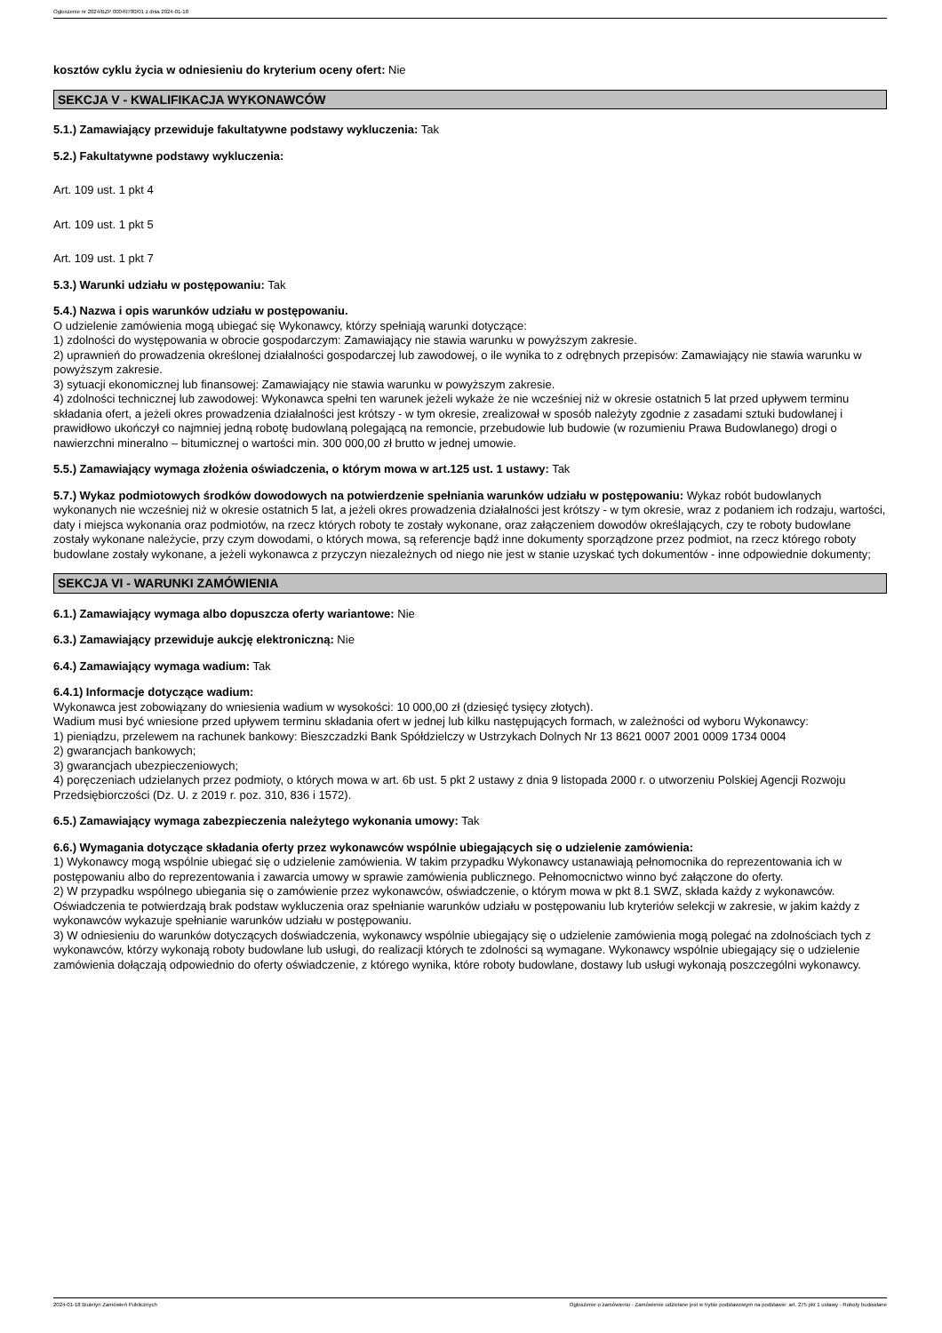Ogłoszenie nr 2024/BZP 00049780/01 z dnia 2024-01-18
kosztów cyklu życia w odniesieniu do kryterium oceny ofert: Nie
SEKCJA V - KWALIFIKACJA WYKONAWCÓW
5.1.) Zamawiający przewiduje fakultatywne podstawy wykluczenia: Tak
5.2.) Fakultatywne podstawy wykluczenia:
Art. 109 ust. 1 pkt 4
Art. 109 ust. 1 pkt 5
Art. 109 ust. 1 pkt 7
5.3.) Warunki udziału w postępowaniu: Tak
5.4.) Nazwa i opis warunków udziału w postępowaniu.
O udzielenie zamówienia mogą ubiegać się Wykonawcy, którzy spełniają warunki dotyczące:
1) zdolności do występowania w obrocie gospodarczym: Zamawiający nie stawia warunku w powyższym zakresie.
2) uprawnień do prowadzenia określonej działalności gospodarczej lub zawodowej, o ile wynika to z odrębnych przepisów: Zamawiający nie stawia warunku w powyższym zakresie.
3) sytuacji ekonomicznej lub finansowej: Zamawiający nie stawia warunku w powyższym zakresie.
4) zdolności technicznej lub zawodowej: Wykonawca spełni ten warunek jeżeli wykaże że nie wcześniej niż w okresie ostatnich 5 lat przed upływem terminu składania ofert, a jeżeli okres prowadzenia działalności jest krótszy - w tym okresie, zrealizował w sposób należyty zgodnie z zasadami sztuki budowlanej i prawidłowo ukończył co najmniej jedną robotę budowlaną polegającą na remoncie, przebudowie lub budowie (w rozumieniu Prawa Budowlanego) drogi o nawierzchni mineralno – bitumicznej o wartości min. 300 000,00 zł brutto w jednej umowie.
5.5.) Zamawiający wymaga złożenia oświadczenia, o którym mowa w art.125 ust. 1 ustawy: Tak
5.7.) Wykaz podmiotowych środków dowodowych na potwierdzenie spełniania warunków udziału w postępowaniu: Wykaz robót budowlanych wykonanych nie wcześniej niż w okresie ostatnich 5 lat, a jeżeli okres prowadzenia działalności jest krótszy - w tym okresie, wraz z podaniem ich rodzaju, wartości, daty i miejsca wykonania oraz podmiotów, na rzecz których roboty te zostały wykonane, oraz załączeniem dowodów określających, czy te roboty budowlane zostały wykonane należycie, przy czym dowodami, o których mowa, są referencje bądź inne dokumenty sporządzone przez podmiot, na rzecz którego roboty budowlane zostały wykonane, a jeżeli wykonawca z przyczyn niezależnych od niego nie jest w stanie uzyskać tych dokumentów - inne odpowiednie dokumenty;
SEKCJA VI - WARUNKI ZAMÓWIENIA
6.1.) Zamawiający wymaga albo dopuszcza oferty wariantowe: Nie
6.3.) Zamawiający przewiduje aukcję elektroniczną: Nie
6.4.) Zamawiający wymaga wadium: Tak
6.4.1) Informacje dotyczące wadium:
Wykonawca jest zobowiązany do wniesienia wadium w wysokości: 10 000,00 zł (dziesięć tysięcy złotych).
Wadium musi być wniesione przed upływem terminu składania ofert w jednej lub kilku następujących formach, w zależności od wyboru Wykonawcy:
1) pieniądzu, przelewem na rachunek bankowy: Bieszczadzki Bank Spółdzielczy w Ustrzykach Dolnych Nr 13 8621 0007 2001 0009 1734 0004
2) gwarancjach bankowych;
3) gwarancjach ubezpieczeniowych;
4) poręczeniach udzielanych przez podmioty, o których mowa w art. 6b ust. 5 pkt 2 ustawy z dnia 9 listopada 2000 r. o utworzeniu Polskiej Agencji Rozwoju Przedsiębiorczości (Dz. U. z 2019 r. poz. 310, 836 i 1572).
6.5.) Zamawiający wymaga zabezpieczenia należytego wykonania umowy: Tak
6.6.) Wymagania dotyczące składania oferty przez wykonawców wspólnie ubiegających się o udzielenie zamówienia:
1) Wykonawcy mogą wspólnie ubiegać się o udzielenie zamówienia. W takim przypadku Wykonawcy ustanawiają pełnomocnika do reprezentowania ich w postępowaniu albo do reprezentowania i zawarcia umowy w sprawie zamówienia publicznego. Pełnomocnictwo winno być załączone do oferty.
2) W przypadku wspólnego ubiegania się o zamówienie przez wykonawców, oświadczenie, o którym mowa w pkt 8.1 SWZ, składa każdy z wykonawców. Oświadczenia te potwierdzają brak podstaw wykluczenia oraz spełnianie warunków udziału w postępowaniu lub kryteriów selekcji w zakresie, w jakim każdy z wykonawców wykazuje spełnianie warunków udziału w postępowaniu.
3) W odniesieniu do warunków dotyczących doświadczenia, wykonawcy wspólnie ubiegający się o udzielenie zamówienia mogą polegać na zdolnościach tych z wykonawców, którzy wykonają roboty budowlane lub usługi, do realizacji których te zdolności są wymagane. Wykonawcy wspólnie ubiegający się o udzielenie zamówienia dołączają odpowiednio do oferty oświadczenie, z którego wynika, które roboty budowlane, dostawy lub usługi wykonają poszczególni wykonawcy.
2024-01-18 Biuletyn Zamówień Publicznych Ogłoszenie o zamówieniu - Zamówienie udzielane jest w trybie podstawowym na podstawie: art. 275 pkt 1 ustawy - Roboty budowlane